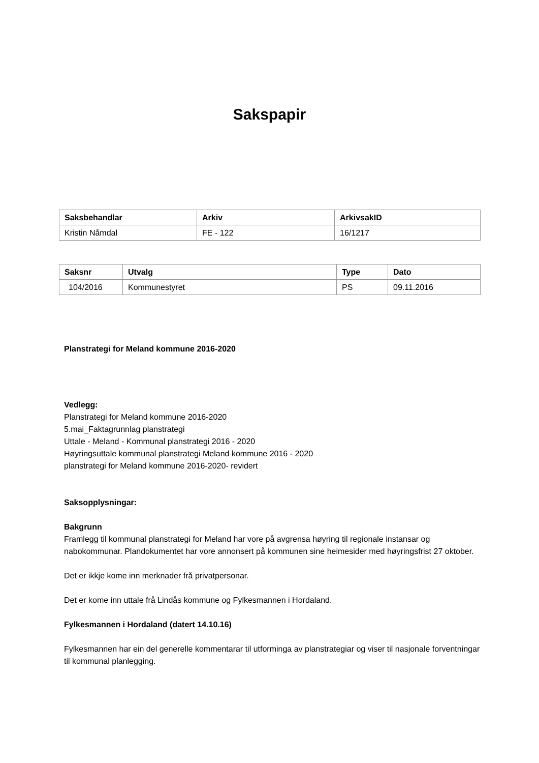Sakspapir
| Saksbehandlar | Arkiv | ArkivsakID |
| --- | --- | --- |
| Kristin Nåmdal | FE - 122 | 16/1217 |
| Saksnr | Utvalg | Type | Dato |
| --- | --- | --- | --- |
| 104/2016 | Kommunestyret | PS | 09.11.2016 |
Planstrategi for Meland kommune 2016-2020
Vedlegg:
Planstrategi for Meland kommune 2016-2020
5.mai_Faktagrunnlag planstrategi
Uttale - Meland - Kommunal planstrategi 2016 - 2020
Høyringsuttale kommunal planstrategi Meland kommune 2016 - 2020
planstrategi for Meland kommune 2016-2020- revidert
Saksopplysningar:
Bakgrunn
Framlegg til kommunal planstrategi for Meland har vore på avgrensa høyring til regionale instansar og nabokommunar. Plandokumentet har vore annonsert på kommunen sine heimesider med høyringsfrist 27 oktober.
Det er ikkje kome inn merknader frå privatpersonar.
Det er kome inn uttale frå Lindås kommune og Fylkesmannen i Hordaland.
Fylkesmannen i Hordaland (datert 14.10.16)
Fylkesmannen har ein del generelle kommentarar til utforminga av planstrategiar og viser til nasjonale forventningar til kommunal planlegging.